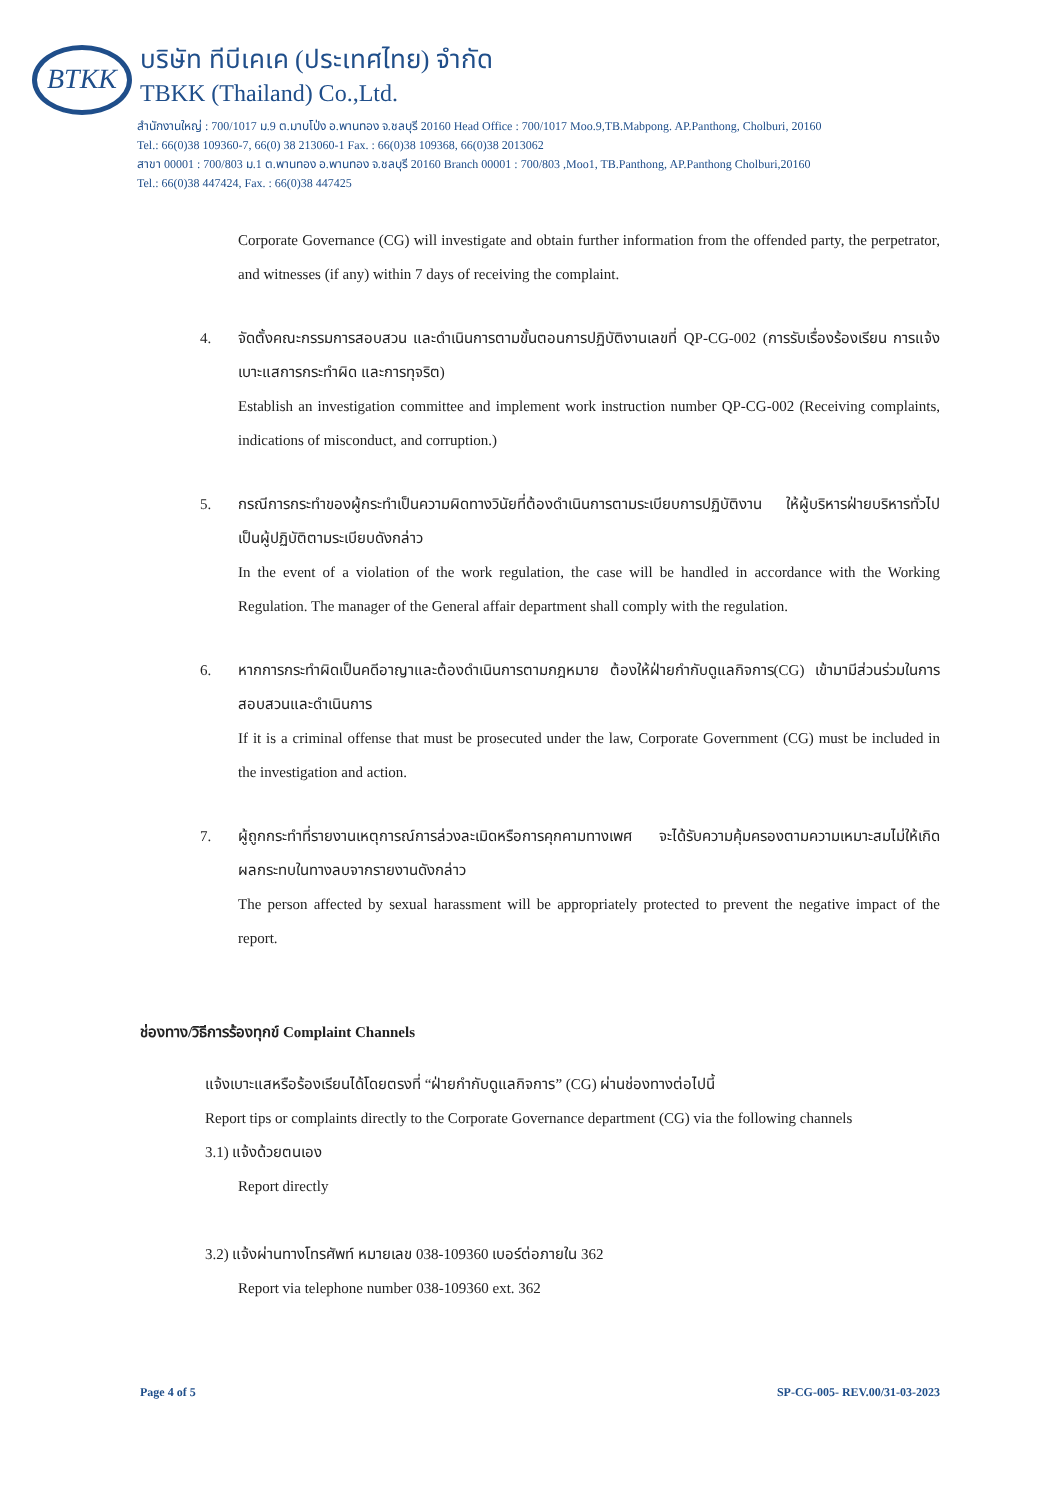BTKK
บริษัท ทีบีเคเค (ประเทศไทย) จำกัด
TBKK (Thailand) Co.,Ltd.
สำนักงานใหญ่ : 700/1017 ม.9 ต.มาบโป่ง อ.พานทอง จ.ชลบุรี 20160 Head Office : 700/1017 Moo.9,TB.Mabpong. AP.Panthong, Cholburi, 20160
Tel.: 66(0)38 109360-7, 66(0) 38 213060-1 Fax. : 66(0)38 109368, 66(0)38 2013062
สาขา 00001 : 700/803 ม.1 ต.พานทอง อ.พานทอง จ.ชลบุรี 20160 Branch 00001 : 700/803 ,Moo1, TB.Panthong, AP.Panthong Cholburi,20160
Tel.: 66(0)38 447424, Fax. : 66(0)38 447425
Corporate Governance (CG) will investigate and obtain further information from the offended party, the perpetrator, and witnesses (if any) within 7 days of receiving the complaint.
4. จัดตั้งคณะกรรมการสอบสวน และดำเนินการตามขั้นตอนการปฏิบัติงานเลขที่ QP-CG-002 (การรับเรื่องร้องเรียน การแจ้งเบาะแสการกระทำผิด และการทุจริต)
Establish an investigation committee and implement work instruction number QP-CG-002 (Receiving complaints, indications of misconduct, and corruption.)
5. กรณีการกระทำของผู้กระทำเป็นความผิดทางวินัยที่ต้องดำเนินการตามระเบียบการปฏิบัติงาน ให้ผู้บริหารฝ่ายบริหารทั่วไปเป็นผู้ปฏิบัติตามระเบียบดังกล่าว
In the event of a violation of the work regulation, the case will be handled in accordance with the Working Regulation. The manager of the General affair department shall comply with the regulation.
6. หากการกระทำผิดเป็นคดีอาญาและต้องดำเนินการตามกฎหมาย ต้องให้ฝ่ายกำกับดูแลกิจการ(CG) เข้ามามีส่วนร่วมในการสอบสวนและดำเนินการ
If it is a criminal offense that must be prosecuted under the law, Corporate Government (CG) must be included in the investigation and action.
7. ผู้ถูกกระทำที่รายงานเหตุการณ์การล่วงละเมิดหรือการคุกคามทางเพศ จะได้รับความคุ้มครองตามความเหมาะสมไม่ให้เกิดผลกระทบในทางลบจากรายงานดังกล่าว
The person affected by sexual harassment will be appropriately protected to prevent the negative impact of the report.
ช่องทาง/วิธีการร้องทุกข์ Complaint Channels
แจ้งเบาะแสหรือร้องเรียนได้โดยตรงที่ “ฝ่ายกำกับดูแลกิจการ” (CG) ผ่านช่องทางต่อไปนี้
Report tips or complaints directly to the Corporate Governance department (CG) via the following channels
3.1) แจ้งด้วยตนเอง
Report directly
3.2) แจ้งผ่านทางโทรศัพท์ หมายเลข 038-109360 เบอร์ต่อภายใน 362
Report via telephone number 038-109360 ext. 362
Page 4 of 5 SP-CG-005- REV.00/31-03-2023